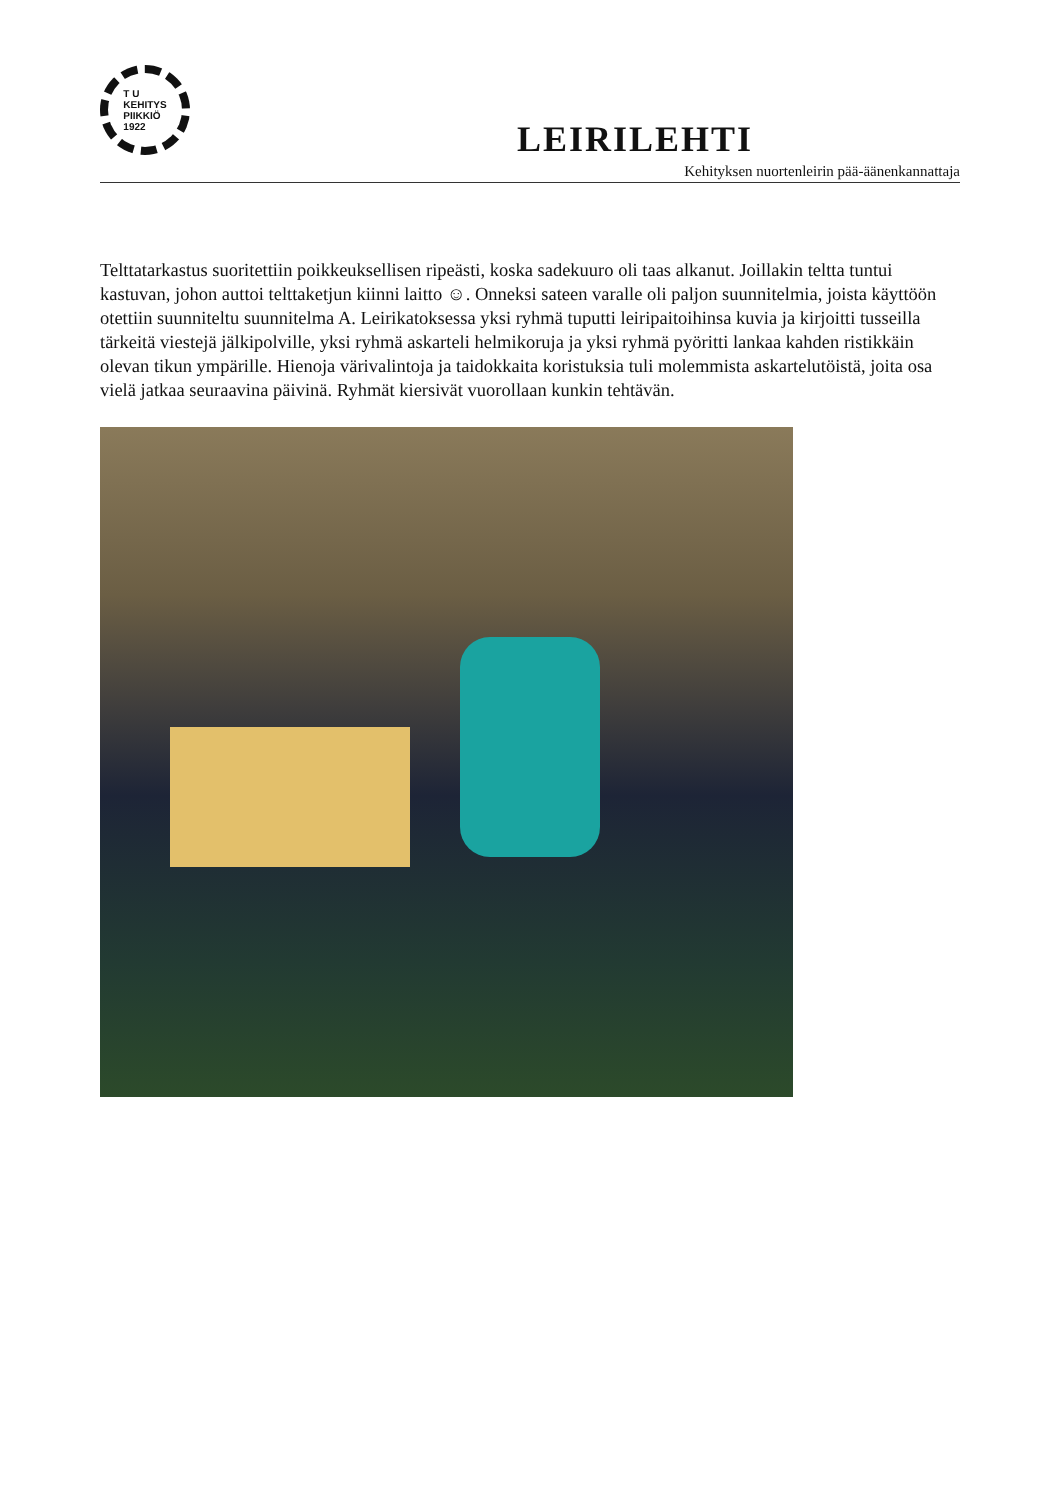T U
KEHITYS
PIIKKIÖ
1922
LEIRILEHTI
Kehityksen nuortenleirin pää-äänenkannattaja
Telttatarkastus suoritettiin poikkeuksellisen ripeästi, koska sadekuuro oli taas alkanut. Joillakin teltta tuntui kastuvan, johon auttoi telttaketjun kiinni laitto ☺. Onneksi sateen varalle oli paljon suunnitelmia, joista käyttöön otettiin suunniteltu suunnitelma A. Leirikatoksessa yksi ryhmä tuputti leiripaitoihinsa kuvia ja kirjoitti tusseilla tärkeitä viestejä jälkipolville, yksi ryhmä askarteli helmikoruja ja yksi ryhmä pyöritti lankaa kahden ristikkäin olevan tikun ympärille. Hienoja värivalintoja ja taidokkaita koristuksia tuli molemmista askartelutöistä, joita osa vielä jatkaa seuraavina päivinä. Ryhmät kiersivät vuorollaan kunkin tehtävän.